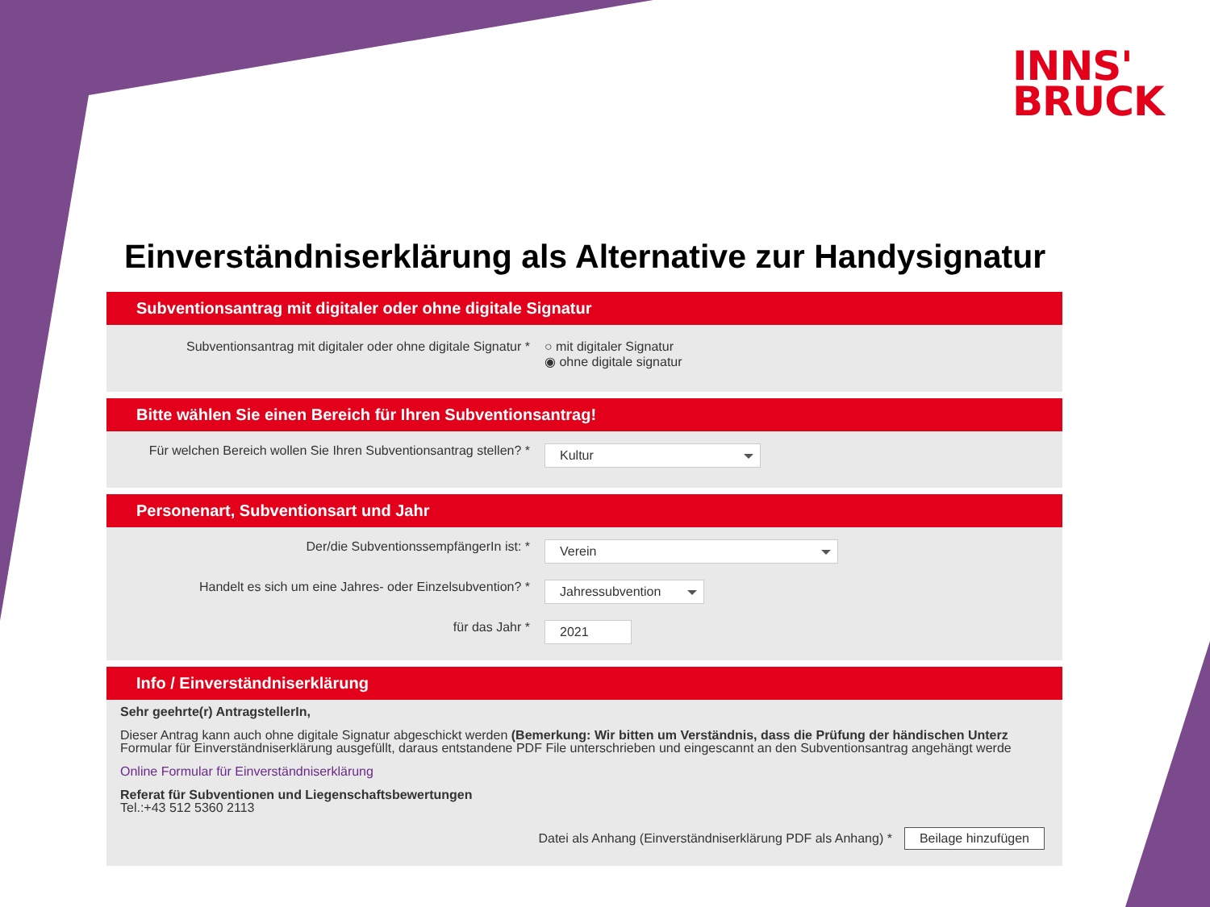INNS'
BRUCK
Einverständniserklärung als Alternative zur Handysignatur
Subventionsantrag mit digitaler oder ohne digitale Signatur
Subventionsantrag mit digitaler oder ohne digitale Signatur *
○ mit digitaler Signatur
◉ ohne digitale signatur
Bitte wählen Sie einen Bereich für Ihren Subventionsantrag!
Für welchen Bereich wollen Sie Ihren Subventionsantrag stellen? *
Kultur
Personenart, Subventionsart und Jahr
Der/die SubventionssempfängerIn ist: *
Verein
Handelt es sich um eine Jahres- oder Einzelsubvention? *
Jahressubvention
für das Jahr *
2021
Info / Einverständniserklärung
Sehr geehrte(r) AntragstellerIn,
Dieser Antrag kann auch ohne digitale Signatur abgeschickt werden (Bemerkung: Wir bitten um Verständnis, dass die Prüfung der händischen Unterz
Formular für Einverständniserklärung ausgefüllt, daraus entstandene PDF File unterschrieben und eingescannt an den Subventionsantrag angehängt werde
Online Formular für Einverständniserklärung
Referat für Subventionen und Liegenschaftsbewertungen
Tel.:+43 512 5360 2113
Datei als Anhang (Einverständniserklärung PDF als Anhang) * Beilage hinzufügen